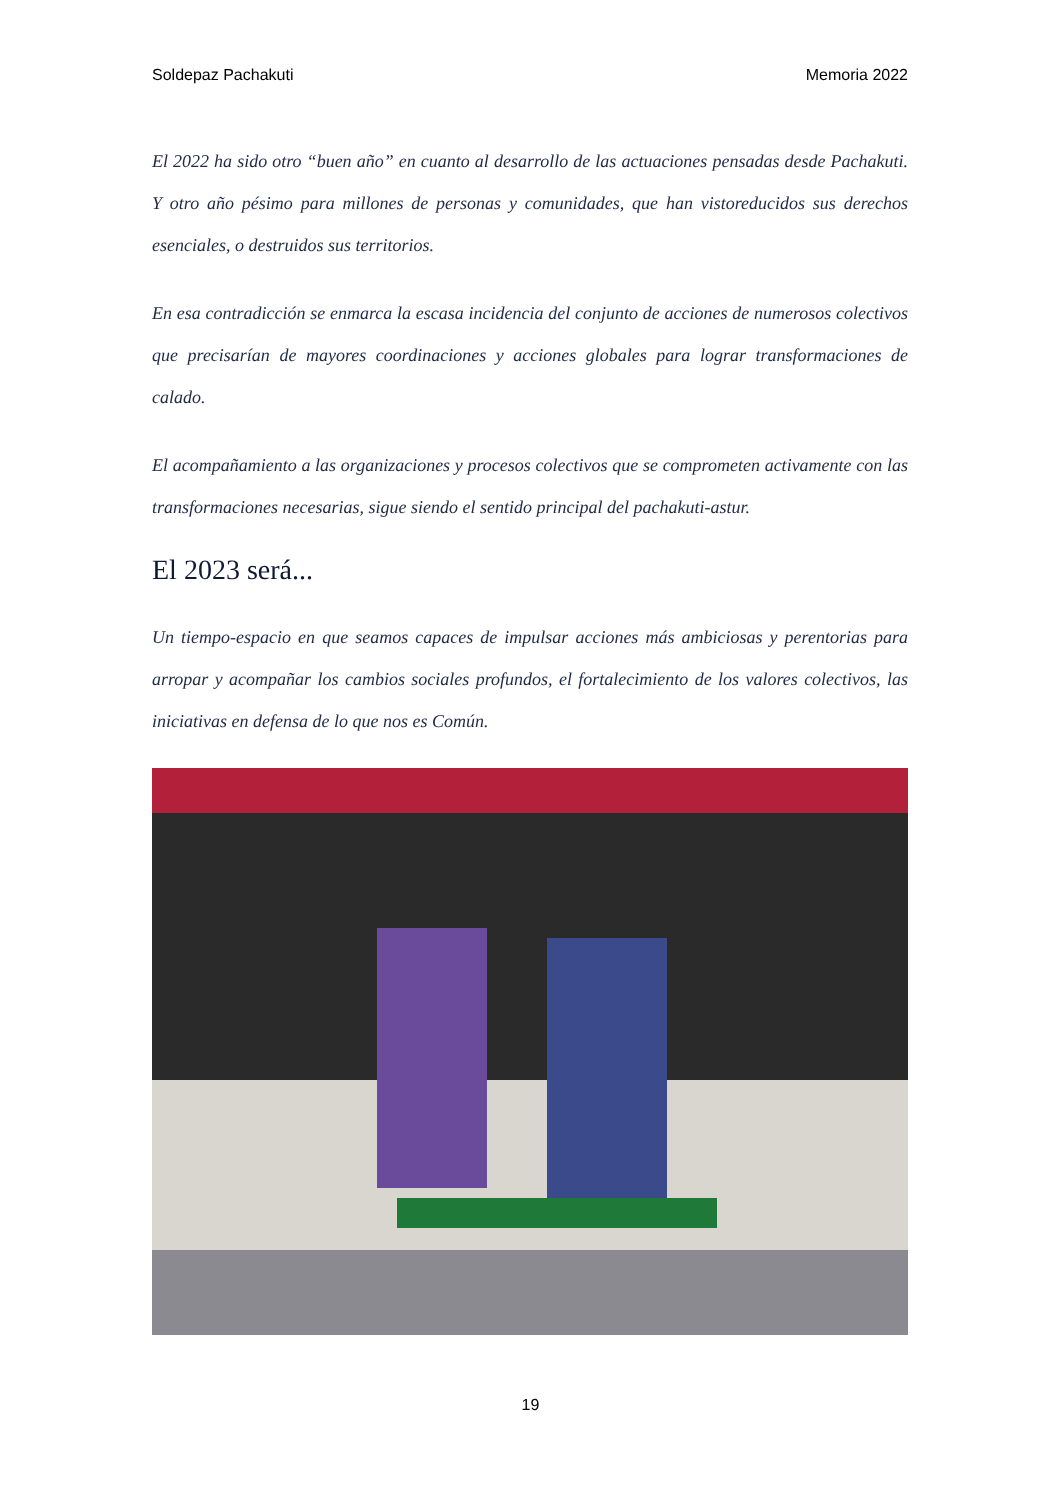Soldepaz Pachakuti Memoria 2022
El 2022 ha sido otro “buen año” en cuanto al desarrollo de las actuaciones pensadas desde Pachakuti. Y otro año pésimo para millones de personas y comunidades, que han vistoreducidos sus derechos esenciales, o destruidos sus territorios.
En esa contradicción se enmarca la escasa incidencia del conjunto de acciones de numerosos colectivos que precisarían de mayores coordinaciones y acciones globales para lograr transformaciones de calado.
El acompañamiento a las organizaciones y procesos colectivos que se comprometen activamente con las transformaciones necesarias, sigue siendo el sentido principal del pachakuti-astur.
El 2023 será...
Un tiempo-espacio en que seamos capaces de impulsar acciones más ambiciosas y perentorias para arropar y acompañar los cambios sociales profundos, el fortalecimiento de los valores colectivos, las iniciativas en defensa de lo que nos es Común.
19